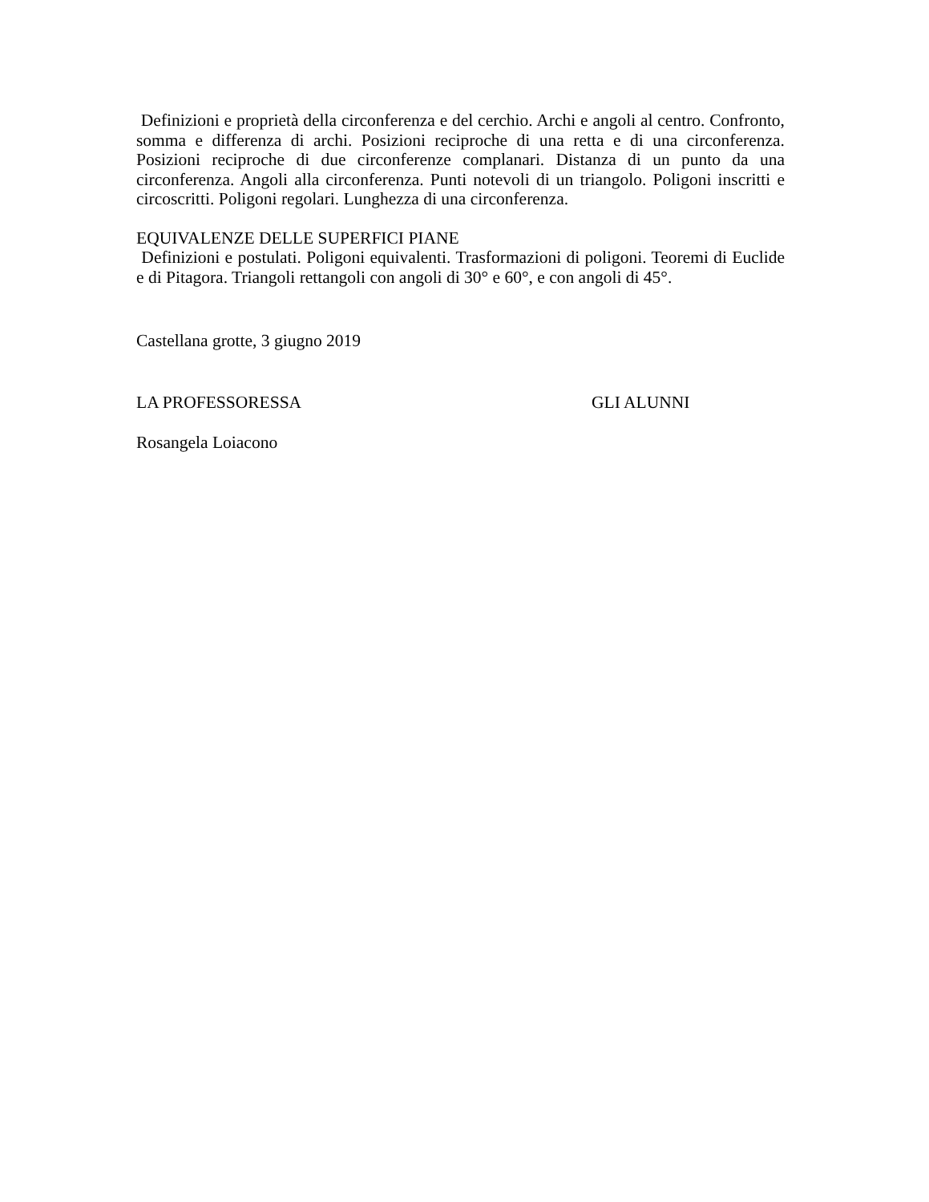Definizioni e proprietà della circonferenza e del cerchio. Archi e angoli al centro. Confronto, somma e differenza di archi. Posizioni reciproche di una retta e di una circonferenza. Posizioni reciproche di due circonferenze complanari. Distanza di un punto da una circonferenza. Angoli alla circonferenza. Punti notevoli di un triangolo. Poligoni inscritti e circoscritti. Poligoni regolari. Lunghezza di una circonferenza.
EQUIVALENZE DELLE SUPERFICI PIANE
Definizioni e postulati. Poligoni equivalenti. Trasformazioni di poligoni. Teoremi di Euclide e di Pitagora. Triangoli rettangoli con angoli di 30° e 60°, e con angoli di 45°.
Castellana grotte, 3 giugno 2019
LA PROFESSORESSA GLI ALUNNI
Rosangela Loiacono